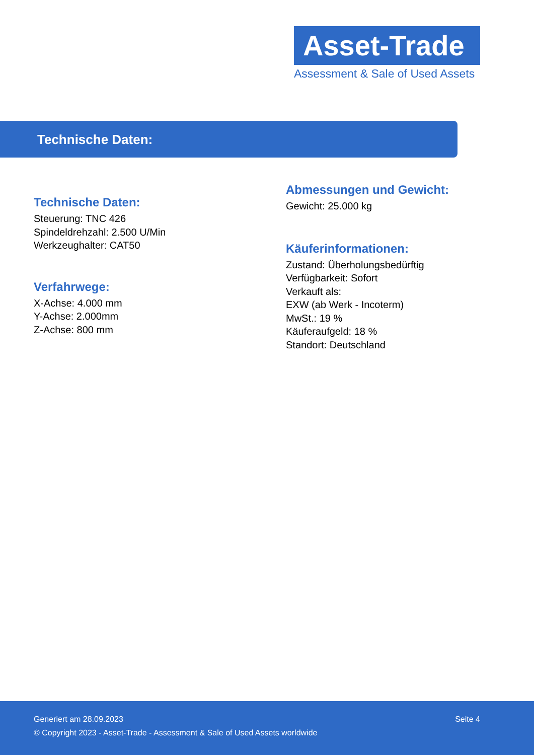Asset-Trade
Assessment & Sale of Used Assets
Technische Daten:
Technische Daten:
Steuerung: TNC 426
Spindeldrehzahl: 2.500 U/Min
Werkzeughalter: CAT50
Verfahrwege:
X-Achse: 4.000 mm
Y-Achse: 2.000mm
Z-Achse: 800 mm
Abmessungen und Gewicht:
Gewicht: 25.000 kg
Käuferinformationen:
Zustand: Überholungsbedürftig
Verfügbarkeit: Sofort
Verkauft als:
EXW (ab Werk - Incoterm)
MwSt.: 19 %
Käuferaufgeld: 18 %
Standort: Deutschland
Generiert am 28.09.2023 Seite 4
© Copyright 2023 - Asset-Trade - Assessment & Sale of Used Assets worldwide